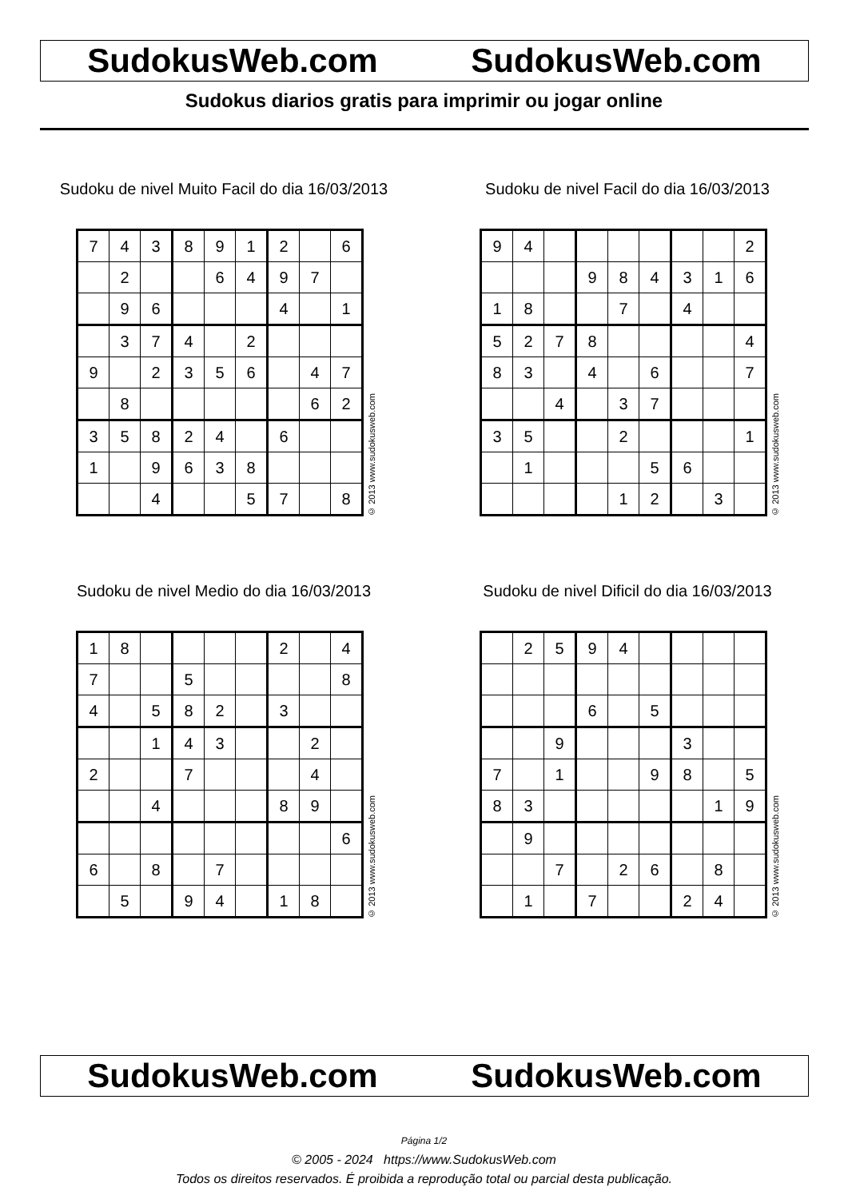SudokusWeb.com SudokusWeb.com
Sudokus diarios gratis para imprimir ou jogar online
Sudoku de nivel Muito Facil do dia 16/03/2013
| 7 | 4 | 3 | 8 | 9 | 1 | 2 | | 6 |
| | 2 | | | 6 | 4 | 9 | 7 | |
| | 9 | 6 | | | | 4 | | 1 |
| | 3 | 7 | 4 | | 2 | | | |
| 9 | | 2 | 3 | 5 | 6 | | 4 | 7 |
| | 8 | | | | | | 6 | 2 |
| 3 | 5 | 8 | 2 | 4 | | 6 | | |
| 1 | | 9 | 6 | 3 | 8 | | | |
| | | 4 | | | 5 | 7 | | 8 |
© 2013 www.sudokusweb.com
Sudoku de nivel Facil do dia 16/03/2013
| 9 | 4 | | | | | | | 2 |
| | | | 9 | 8 | 4 | 3 | 1 | 6 |
| 1 | 8 | | | 7 | | 4 | | |
| 5 | 2 | 7 | 8 | | | | | 4 |
| 8 | 3 | | 4 | | 6 | | | 7 |
| | | 4 | | 3 | 7 | | | |
| 3 | 5 | | | 2 | | | | 1 |
| | 1 | | | | 5 | 6 | | |
| | | | | 1 | 2 | | 3 | |
© 2013 www.sudokusweb.com
Sudoku de nivel Medio do dia 16/03/2013
| 1 | 8 | | | | | 2 | | 4 |
| 7 | | | 5 | | | | | 8 |
| 4 | | 5 | 8 | 2 | | 3 | | |
| | | 1 | 4 | 3 | | | 2 | |
| 2 | | | 7 | | | | 4 | |
| | | 4 | | | | 8 | 9 | |
| | | | | | | | | 6 |
| 6 | | 8 | | 7 | | | | |
| | 5 | | 9 | 4 | | 1 | 8 | |
© 2013 www.sudokusweb.com
Sudoku de nivel Dificil do dia 16/03/2013
| | 2 | 5 | 9 | 4 | | | | |
| | | | 6 | | 5 | | | |
| | | 9 | | | | 3 | | |
| 7 | | 1 | | | 9 | 8 | | 5 |
| 8 | 3 | | | | | | 1 | 9 |
| | 9 | | | | | | | |
| | | 7 | | 2 | 6 | | 8 | |
| | 1 | | 7 | | | 2 | 4 | |
© 2013 www.sudokusweb.com
SudokusWeb.com SudokusWeb.com
Página 1/2
© 2005 - 2024 https://www.SudokusWeb.com
Todos os direitos reservados. É proibida a reprodução total ou parcial desta publicação.